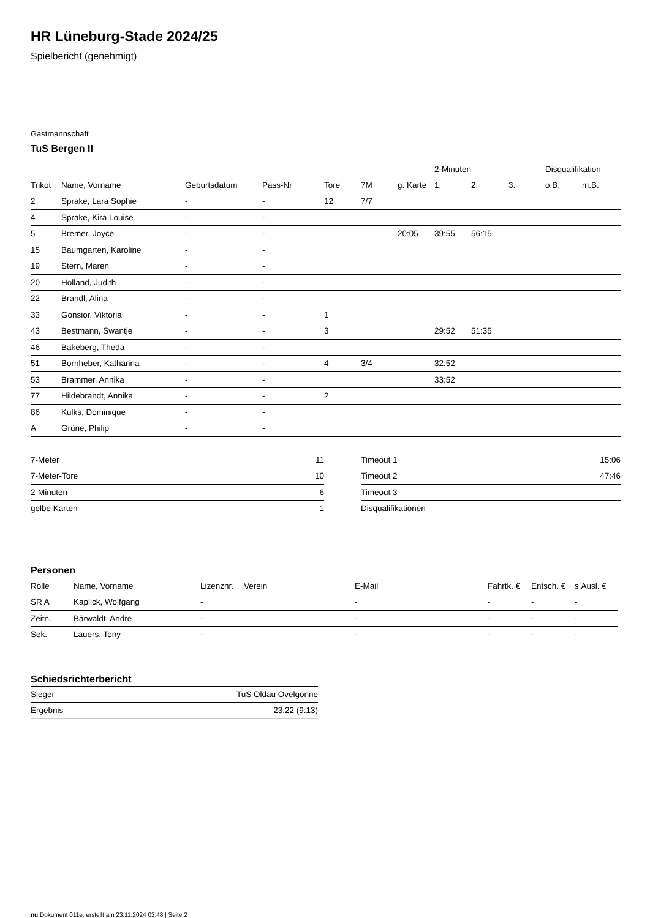HR Lüneburg-Stade 2024/25
Spielbericht (genehmigt)
Gastmannschaft
TuS Bergen II
| | | | | | | | 2-Minuten | | | Disqualifikation | |
| --- | --- | --- | --- | --- | --- | --- | --- | --- | --- | --- | --- |
| Trikot | Name, Vorname | Geburtsdatum | Pass-Nr | Tore | 7M | g. Karte | 1. | 2. | 3. | o.B. | m.B. |
| 2 | Sprake, Lara Sophie | - | - | 12 | 7/7 | | | | | | |
| 4 | Sprake, Kira Louise | - | - | | | | | | | | |
| 5 | Bremer, Joyce | - | - | | | 20:05 | 39:55 | 56:15 | | | |
| 15 | Baumgarten, Karoline | - | - | | | | | | | | |
| 19 | Stern, Maren | - | - | | | | | | | | |
| 20 | Holland, Judith | - | - | | | | | | | | |
| 22 | Brandl, Alina | - | - | | | | | | | | |
| 33 | Gonsior, Viktoria | - | - | 1 | | | | | | | |
| 43 | Bestmann, Swantje | - | - | 3 | | | 29:52 | 51:35 | | | |
| 46 | Bakeberg, Theda | - | - | | | | | | | | |
| 51 | Bornheber, Katharina | - | - | 4 | 3/4 | | 32:52 | | | | |
| 53 | Brammer, Annika | - | - | | | | 33:52 | | | | |
| 77 | Hildebrandt, Annika | - | - | 2 | | | | | | | |
| 86 | Kulks, Dominique | - | - | | | | | | | | |
| A | Grüne, Philip | - | - | | | | | | | | |
| 7-Meter | 11 |
| 7-Meter-Tore | 10 |
| 2-Minuten | 6 |
| gelbe Karten | 1 |
| Timeout 1 | 15:06 |
| Timeout 2 | 47:46 |
| Timeout 3 | |
| Disqualifikationen | |
Personen
| Rolle | Name, Vorname | Lizenznr. | Verein | E-Mail | Fahrtk. € | Entsch. € | s.Ausl. € |
| --- | --- | --- | --- | --- | --- | --- | --- |
| SR A | Kaplick, Wolfgang | - | | - | - | - | - |
| Zeitn. | Bärwaldt, Andre | - | | - | - | - | - |
| Sek. | Lauers, Tony | - | | - | - | - | - |
Schiedsrichterbericht
| Sieger | TuS Oldau Ovelgönne |
| Ergebnis | 23:22 (9:13) |
nu.Dokument 011e, erstellt am 23.11.2024 03:48 | Seite 2